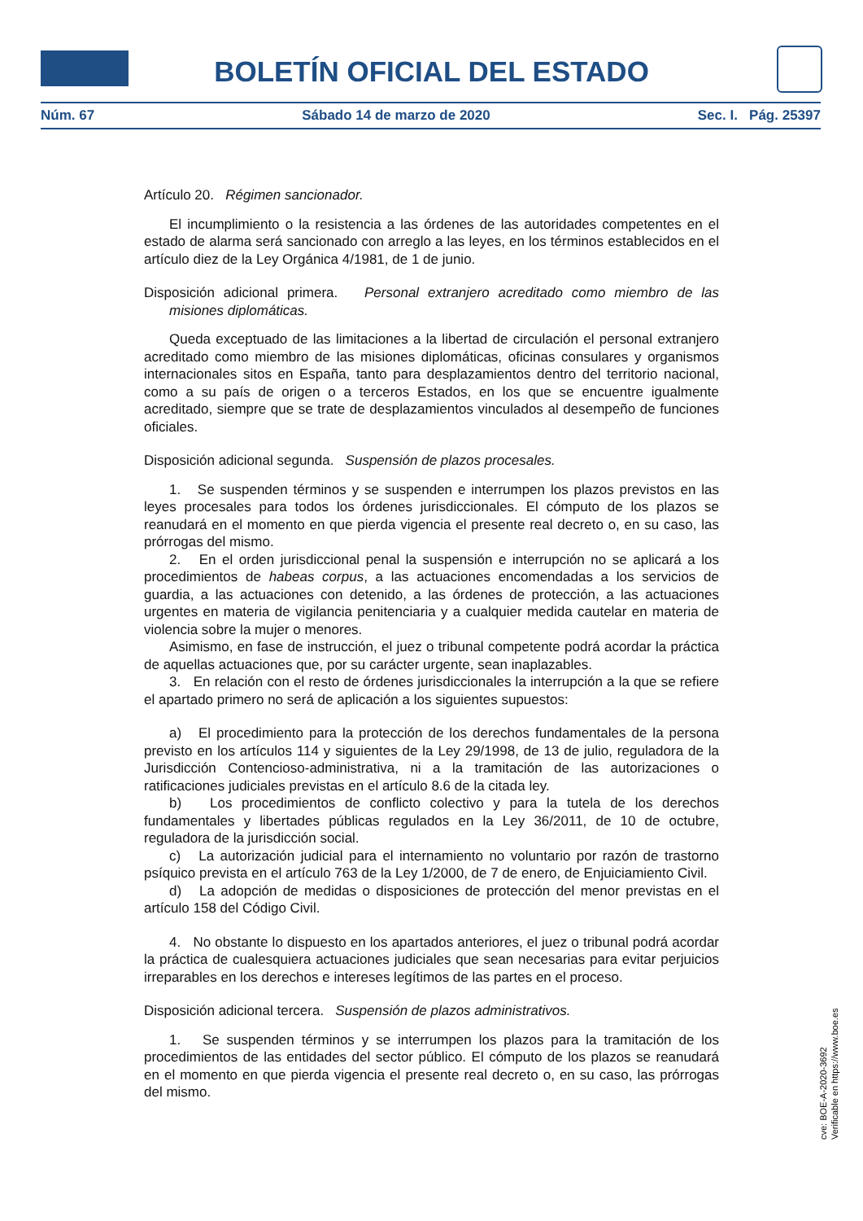BOLETÍN OFICIAL DEL ESTADO
Núm. 67 Sábado 14 de marzo de 2020 Sec. I. Pág. 25397
Artículo 20. Régimen sancionador.
El incumplimiento o la resistencia a las órdenes de las autoridades competentes en el estado de alarma será sancionado con arreglo a las leyes, en los términos establecidos en el artículo diez de la Ley Orgánica 4/1981, de 1 de junio.
Disposición adicional primera. Personal extranjero acreditado como miembro de las misiones diplomáticas.
Queda exceptuado de las limitaciones a la libertad de circulación el personal extranjero acreditado como miembro de las misiones diplomáticas, oficinas consulares y organismos internacionales sitos en España, tanto para desplazamientos dentro del territorio nacional, como a su país de origen o a terceros Estados, en los que se encuentre igualmente acreditado, siempre que se trate de desplazamientos vinculados al desempeño de funciones oficiales.
Disposición adicional segunda. Suspensión de plazos procesales.
1. Se suspenden términos y se suspenden e interrumpen los plazos previstos en las leyes procesales para todos los órdenes jurisdiccionales. El cómputo de los plazos se reanudará en el momento en que pierda vigencia el presente real decreto o, en su caso, las prórrogas del mismo.
2. En el orden jurisdiccional penal la suspensión e interrupción no se aplicará a los procedimientos de habeas corpus, a las actuaciones encomendadas a los servicios de guardia, a las actuaciones con detenido, a las órdenes de protección, a las actuaciones urgentes en materia de vigilancia penitenciaria y a cualquier medida cautelar en materia de violencia sobre la mujer o menores.
Asimismo, en fase de instrucción, el juez o tribunal competente podrá acordar la práctica de aquellas actuaciones que, por su carácter urgente, sean inaplazables.
3. En relación con el resto de órdenes jurisdiccionales la interrupción a la que se refiere el apartado primero no será de aplicación a los siguientes supuestos:
a) El procedimiento para la protección de los derechos fundamentales de la persona previsto en los artículos 114 y siguientes de la Ley 29/1998, de 13 de julio, reguladora de la Jurisdicción Contencioso-administrativa, ni a la tramitación de las autorizaciones o ratificaciones judiciales previstas en el artículo 8.6 de la citada ley.
b) Los procedimientos de conflicto colectivo y para la tutela de los derechos fundamentales y libertades públicas regulados en la Ley 36/2011, de 10 de octubre, reguladora de la jurisdicción social.
c) La autorización judicial para el internamiento no voluntario por razón de trastorno psíquico prevista en el artículo 763 de la Ley 1/2000, de 7 de enero, de Enjuiciamiento Civil.
d) La adopción de medidas o disposiciones de protección del menor previstas en el artículo 158 del Código Civil.
4. No obstante lo dispuesto en los apartados anteriores, el juez o tribunal podrá acordar la práctica de cualesquiera actuaciones judiciales que sean necesarias para evitar perjuicios irreparables en los derechos e intereses legítimos de las partes en el proceso.
Disposición adicional tercera. Suspensión de plazos administrativos.
1. Se suspenden términos y se interrumpen los plazos para la tramitación de los procedimientos de las entidades del sector público. El cómputo de los plazos se reanudará en el momento en que pierda vigencia el presente real decreto o, en su caso, las prórrogas del mismo.
cve: BOE-A-2020-3692
Verificable en https://www.boe.es